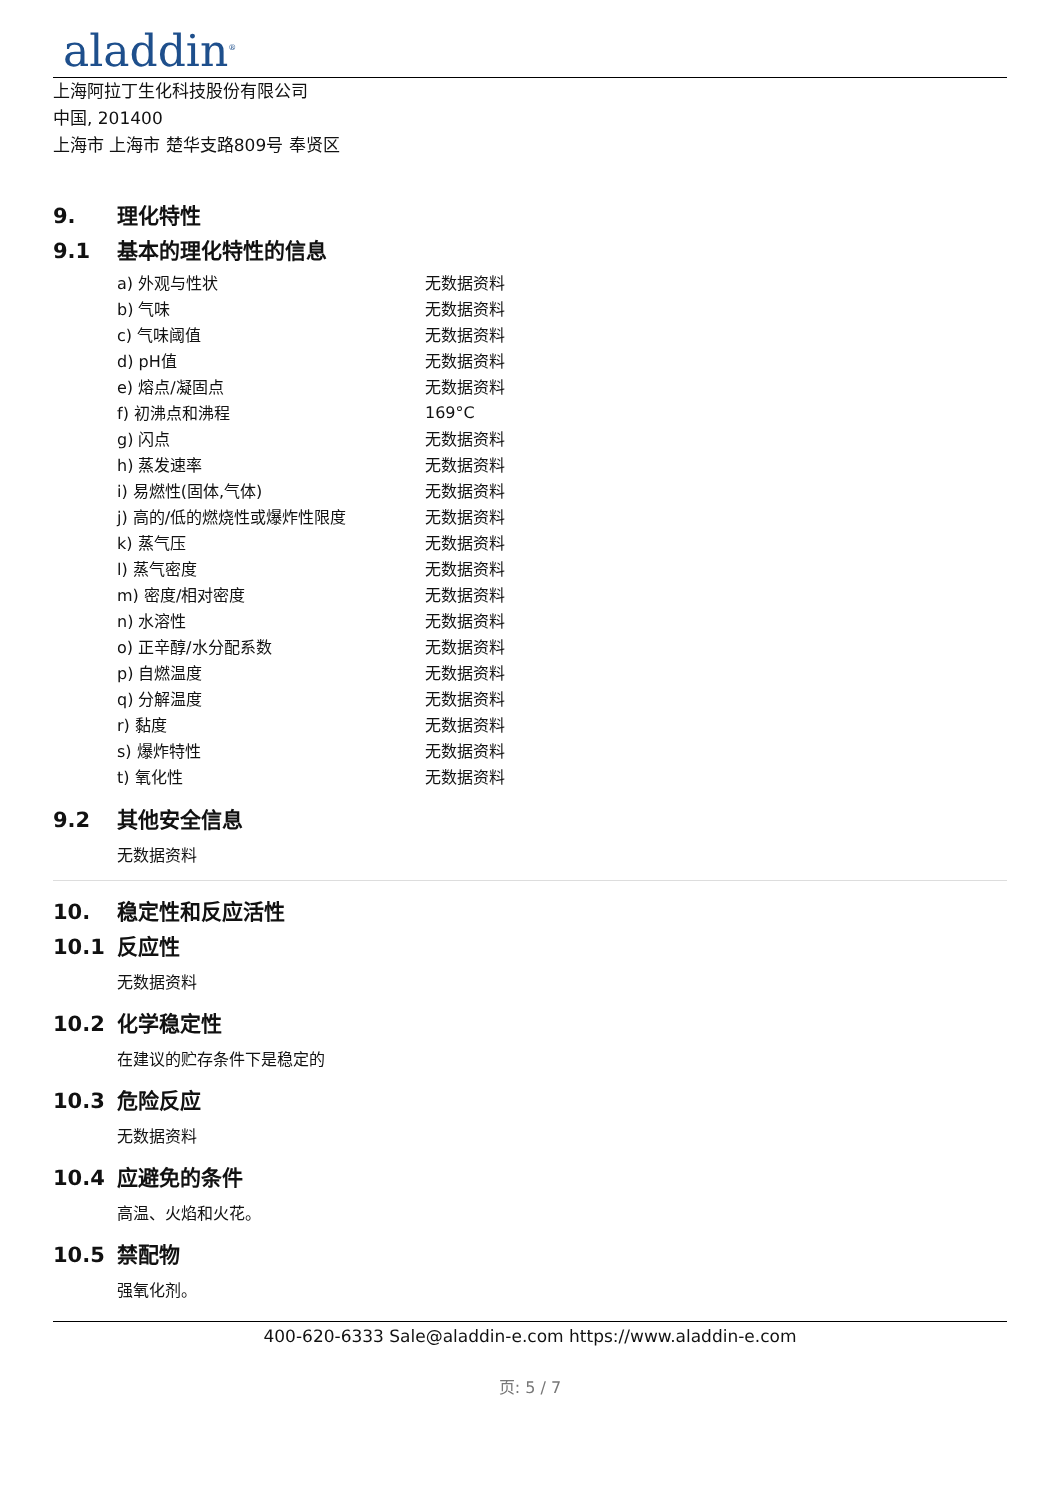aladdin<sup>®</sup>
上海阿拉丁生化科技股份有限公司
中国, 201400
上海市 上海市 楚华支路809号 奉贤区
9. 理化特性
9.1 基本的理化特性的信息
| a) 外观与性状 | 无数据资料 |
| b) 气味 | 无数据资料 |
| c) 气味阈值 | 无数据资料 |
| d) pH值 | 无数据资料 |
| e) 熔点/凝固点 | 无数据资料 |
| f) 初沸点和沸程 | 169°C |
| g) 闪点 | 无数据资料 |
| h) 蒸发速率 | 无数据资料 |
| i) 易燃性(固体,气体) | 无数据资料 |
| j) 高的/低的燃烧性或爆炸性限度 | 无数据资料 |
| k) 蒸气压 | 无数据资料 |
| l) 蒸气密度 | 无数据资料 |
| m) 密度/相对密度 | 无数据资料 |
| n) 水溶性 | 无数据资料 |
| o) 正辛醇/水分配系数 | 无数据资料 |
| p) 自燃温度 | 无数据资料 |
| q) 分解温度 | 无数据资料 |
| r) 黏度 | 无数据资料 |
| s) 爆炸特性 | 无数据资料 |
| t) 氧化性 | 无数据资料 |
9.2 其他安全信息
无数据资料
10. 稳定性和反应活性
10.1 反应性
无数据资料
10.2 化学稳定性
在建议的贮存条件下是稳定的
10.3 危险反应
无数据资料
10.4 应避免的条件
高温、火焰和火花。
10.5 禁配物
强氧化剂。
400-620-6333 Sale@aladdin-e.com https://www.aladdin-e.com
页: 5 / 7